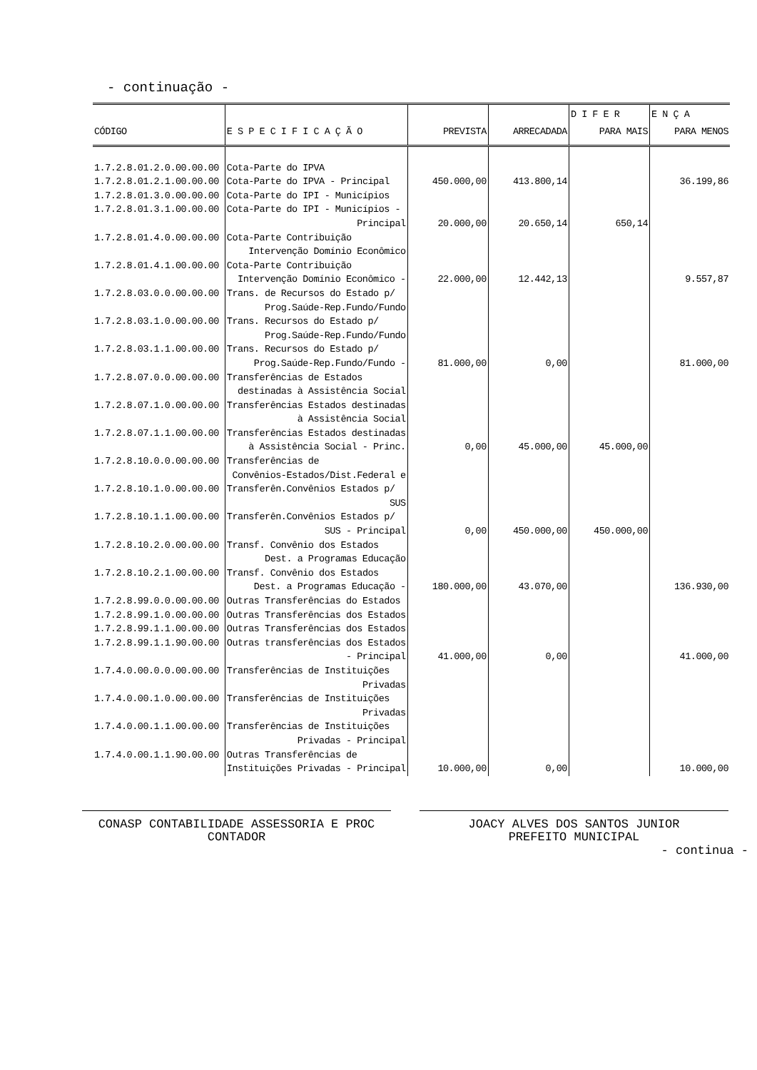- continuação -
| | | | | D I F E R | E N Ç A |
| --- | --- | --- | --- | --- | --- |
| CÓDIGO | E S P E C I F I C A Ç Ã O | PREVISTA | ARRECADADA | PARA MAIS | PARA MENOS |
| 1.7.2.8.01.2.0.00.00.00 | Cota-Parte do IPVA | | | | |
| 1.7.2.8.01.2.1.00.00.00 | Cota-Parte do IPVA - Principal | 450.000,00 | 413.800,14 | | 36.199,86 |
| 1.7.2.8.01.3.0.00.00.00 | Cota-Parte do IPI - Municípios | | | | |
| 1.7.2.8.01.3.1.00.00.00 | Cota-Parte do IPI - Municípios - | | | | |
| | Principal | 20.000,00 | 20.650,14 | 650,14 | |
| 1.7.2.8.01.4.0.00.00.00 | Cota-Parte Contribuição | | | | |
| | Intervenção Domínio Econômico | | | | |
| 1.7.2.8.01.4.1.00.00.00 | Cota-Parte Contribuição | | | | |
| | Intervenção Domínio Econômico - | 22.000,00 | 12.442,13 | | 9.557,87 |
| 1.7.2.8.03.0.0.00.00.00 | Trans. de Recursos do Estado p/ | | | | |
| | Prog.Saúde-Rep.Fundo/Fundo | | | | |
| 1.7.2.8.03.1.0.00.00.00 | Trans. Recursos do Estado p/ | | | | |
| | Prog.Saúde-Rep.Fundo/Fundo | | | | |
| 1.7.2.8.03.1.1.00.00.00 | Trans. Recursos do Estado p/ | | | | |
| | Prog.Saúde-Rep.Fundo/Fundo - | 81.000,00 | 0,00 | | 81.000,00 |
| 1.7.2.8.07.0.0.00.00.00 | Transferências de Estados | | | | |
| | destinadas à Assistência Social | | | | |
| 1.7.2.8.07.1.0.00.00.00 | Transferências Estados destinadas | | | | |
| | à Assistência Social | | | | |
| 1.7.2.8.07.1.1.00.00.00 | Transferências Estados destinadas | | | | |
| | à Assistência Social - Princ. | 0,00 | 45.000,00 | 45.000,00 | |
| 1.7.2.8.10.0.0.00.00.00 | Transferências de | | | | |
| | Convênios-Estados/Dist.Federal e | | | | |
| 1.7.2.8.10.1.0.00.00.00 | Transferên.Convênios Estados p/ | | | | |
| | SUS | | | | |
| 1.7.2.8.10.1.1.00.00.00 | Transferên.Convênios Estados p/ | | | | |
| | SUS - Principal | 0,00 | 450.000,00 | 450.000,00 | |
| 1.7.2.8.10.2.0.00.00.00 | Transf. Convênio dos Estados | | | | |
| | Dest. a Programas Educação | | | | |
| 1.7.2.8.10.2.1.00.00.00 | Transf. Convênio dos Estados | | | | |
| | Dest. a Programas Educação - | 180.000,00 | 43.070,00 | | 136.930,00 |
| 1.7.2.8.99.0.0.00.00.00 | Outras Transferências do Estados | | | | |
| 1.7.2.8.99.1.0.00.00.00 | Outras Transferências dos Estados | | | | |
| 1.7.2.8.99.1.1.00.00.00 | Outras Transferências dos Estados | | | | |
| 1.7.2.8.99.1.1.90.00.00 | Outras transferências dos Estados | | | | |
| | - Principal | 41.000,00 | 0,00 | | 41.000,00 |
| 1.7.4.0.00.0.0.00.00.00 | Transferências de Instituições | | | | |
| | Privadas | | | | |
| 1.7.4.0.00.1.0.00.00.00 | Transferências de Instituições | | | | |
| | Privadas | | | | |
| 1.7.4.0.00.1.1.00.00.00 | Transferências de Instituições | | | | |
| | Privadas - Principal | | | | |
| 1.7.4.0.00.1.1.90.00.00 | Outras Transferências de | | | | |
| | Instituições Privadas - Principal | 10.000,00 | 0,00 | | 10.000,00 |
CONASP CONTABILIDADE ASSESSORIA E PROC
CONTADOR
JOACY ALVES DOS SANTOS JUNIOR
PREFEITO MUNICIPAL
- continua -